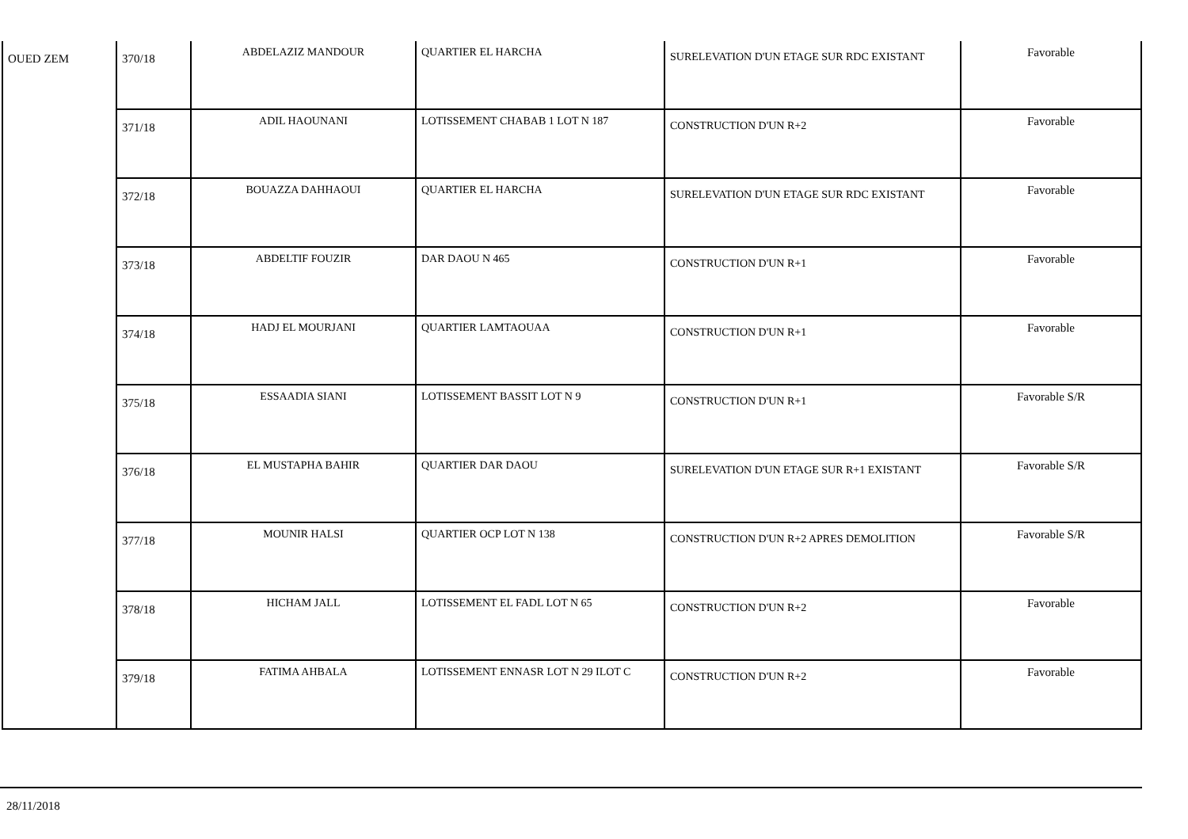| OUED ZEM | 370/18 | ABDELAZIZ MANDOUR | QUARTIER EL HARCHA | SURELEVATION D'UN ETAGE SUR RDC EXISTANT | Favorable |
| | 371/18 | ADIL HAOUNANI | LOTISSEMENT CHABAB 1 LOT N 187 | CONSTRUCTION D'UN R+2 | Favorable |
| | 372/18 | BOUAZZA DAHHAOUI | QUARTIER EL HARCHA | SURELEVATION D'UN ETAGE SUR RDC EXISTANT | Favorable |
| | 373/18 | ABDELTIF FOUZIR | DAR DAOU N 465 | CONSTRUCTION D'UN R+1 | Favorable |
| | 374/18 | HADJ EL MOURJANI | QUARTIER LAMTAOUAA | CONSTRUCTION D'UN R+1 | Favorable |
| | 375/18 | ESSAADIA SIANI | LOTISSEMENT BASSIT LOT N 9 | CONSTRUCTION D'UN R+1 | Favorable S/R |
| | 376/18 | EL MUSTAPHA BAHIR | QUARTIER DAR DAOU | SURELEVATION D'UN ETAGE SUR R+1 EXISTANT | Favorable S/R |
| | 377/18 | MOUNIR HALSI | QUARTIER OCP LOT N 138 | CONSTRUCTION D'UN R+2 APRES DEMOLITION | Favorable S/R |
| | 378/18 | HICHAM JALL | LOTISSEMENT EL FADL LOT N 65 | CONSTRUCTION D'UN R+2 | Favorable |
| | 379/18 | FATIMA AHBALA | LOTISSEMENT ENNASR LOT N 29 ILOT C | CONSTRUCTION D'UN R+2 | Favorable |
28/11/2018